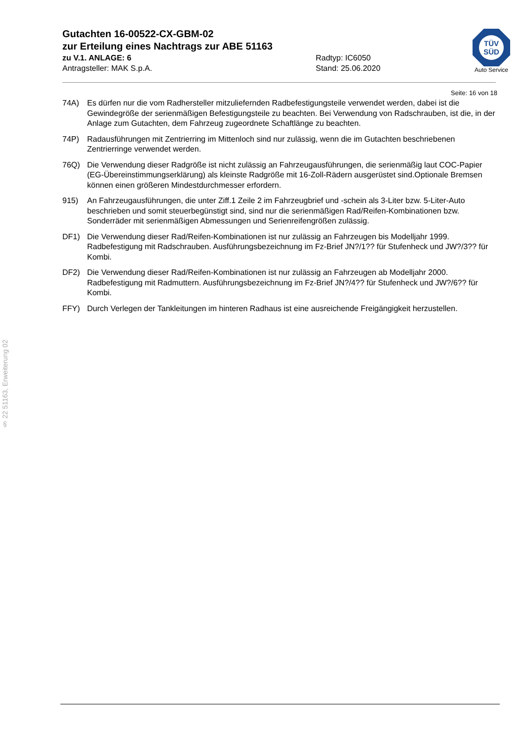Gutachten 16-00522-CX-GBM-02
zur Erteilung eines Nachtrags zur ABE 51163
zu V.1. ANLAGE: 6 Radtyp: IC6050
Antragsteller: MAK S.p.A. Stand: 25.06.2020
TÜV
SÜD
Auto Service
Seite: 16 von 18
74A) Es dürfen nur die vom Radhersteller mitzuliefernden Radbefestigungsteile verwendet werden, dabei ist die Gewindegröße der serienmäßigen Befestigungsteile zu beachten. Bei Verwendung von Radschrauben, ist die, in der Anlage zum Gutachten, dem Fahrzeug zugeordnete Schaftlänge zu beachten.
74P) Radausführungen mit Zentrierring im Mittenloch sind nur zulässig, wenn die im Gutachten beschriebenen Zentrierringe verwendet werden.
76Q) Die Verwendung dieser Radgröße ist nicht zulässig an Fahrzeugausführungen, die serienmäßig laut COC-Papier (EG-Übereinstimmungserklärung) als kleinste Radgröße mit 16-Zoll-Rädern ausgerüstet sind.Optionale Bremsen können einen größeren Mindestdurchmesser erfordern.
915) An Fahrzeugausführungen, die unter Ziff.1 Zeile 2 im Fahrzeugbrief und -schein als 3-Liter bzw. 5-Liter-Auto beschrieben und somit steuerbegünstigt sind, sind nur die serienmäßigen Rad/Reifen-Kombinationen bzw. Sonderräder mit serienmäßigen Abmessungen und Serienreifengrößen zulässig.
DF1) Die Verwendung dieser Rad/Reifen-Kombinationen ist nur zulässig an Fahrzeugen bis Modelljahr 1999. Radbefestigung mit Radschrauben. Ausführungsbezeichnung im Fz-Brief JN?/1?? für Stufenheck und JW?/3?? für Kombi.
DF2) Die Verwendung dieser Rad/Reifen-Kombinationen ist nur zulässig an Fahrzeugen ab Modelljahr 2000. Radbefestigung mit Radmuttern. Ausführungsbezeichnung im Fz-Brief JN?/4?? für Stufenheck und JW?/6?? für Kombi.
FFY) Durch Verlegen der Tankleitungen im hinteren Radhaus ist eine ausreichende Freigängigkeit herzustellen.
§ 22 51163, Erweiterung 02